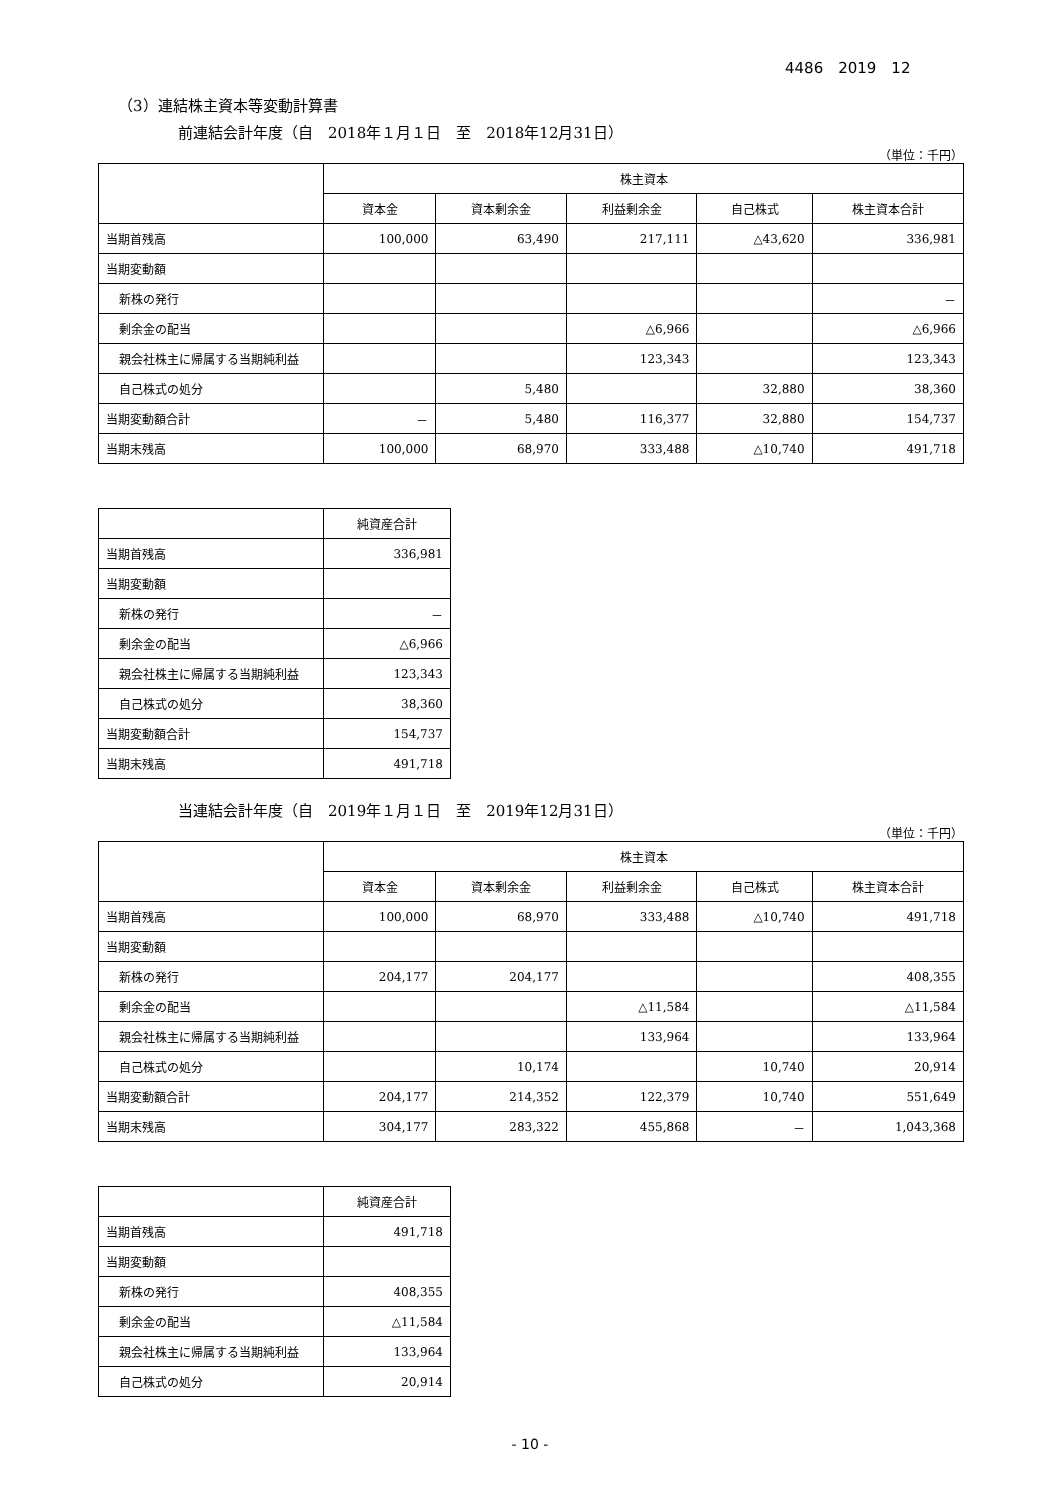4486　2019　12
（3）連結株主資本等変動計算書
前連結会計年度（自　2018年１月１日　至　2018年12月31日）
（単位：千円）
| | 株主資本 | | | | |
| --- | --- | --- | --- | --- | --- |
| | 資本金 | 資本剰余金 | 利益剰余金 | 自己株式 | 株主資本合計 |
| 当期首残高 | 100,000 | 63,490 | 217,111 | △43,620 | 336,981 |
| 当期変動額 | | | | | |
| 新株の発行 | | | | | － |
| 剰余金の配当 | | | △6,966 | | △6,966 |
| 親会社株主に帰属する当期純利益 | | | 123,343 | | 123,343 |
| 自己株式の処分 | | 5,480 | | 32,880 | 38,360 |
| 当期変動額合計 | － | 5,480 | 116,377 | 32,880 | 154,737 |
| 当期末残高 | 100,000 | 68,970 | 333,488 | △10,740 | 491,718 |
| | 純資産合計 |
| --- | --- |
| 当期首残高 | 336,981 |
| 当期変動額 | |
| 新株の発行 | － |
| 剰余金の配当 | △6,966 |
| 親会社株主に帰属する当期純利益 | 123,343 |
| 自己株式の処分 | 38,360 |
| 当期変動額合計 | 154,737 |
| 当期末残高 | 491,718 |
当連結会計年度（自　2019年１月１日　至　2019年12月31日）
（単位：千円）
| | 株主資本 | | | | |
| --- | --- | --- | --- | --- | --- |
| | 資本金 | 資本剰余金 | 利益剰余金 | 自己株式 | 株主資本合計 |
| 当期首残高 | 100,000 | 68,970 | 333,488 | △10,740 | 491,718 |
| 当期変動額 | | | | | |
| 新株の発行 | 204,177 | 204,177 | | | 408,355 |
| 剰余金の配当 | | | △11,584 | | △11,584 |
| 親会社株主に帰属する当期純利益 | | | 133,964 | | 133,964 |
| 自己株式の処分 | | 10,174 | | 10,740 | 20,914 |
| 当期変動額合計 | 204,177 | 214,352 | 122,379 | 10,740 | 551,649 |
| 当期末残高 | 304,177 | 283,322 | 455,868 | － | 1,043,368 |
| | 純資産合計 |
| --- | --- |
| 当期首残高 | 491,718 |
| 当期変動額 | |
| 新株の発行 | 408,355 |
| 剰余金の配当 | △11,584 |
| 親会社株主に帰属する当期純利益 | 133,964 |
| 自己株式の処分 | 20,914 |
- 10 -